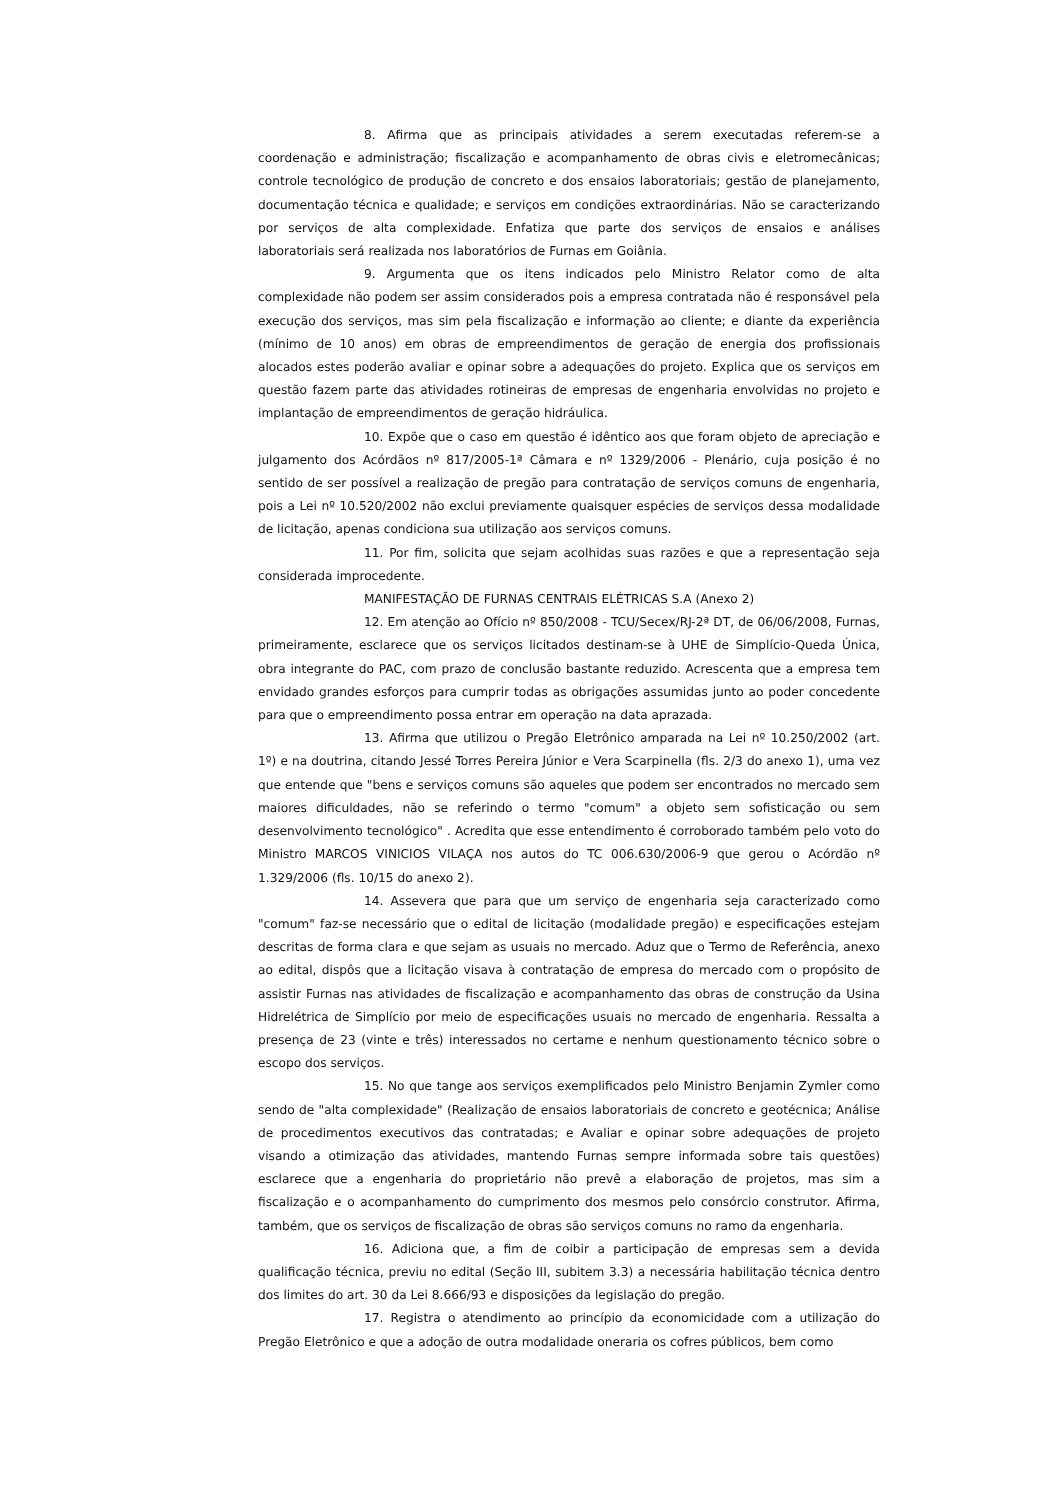8. Afirma que as principais atividades a serem executadas referem-se a coordenação e administração; fiscalização e acompanhamento de obras civis e eletromecânicas; controle tecnológico de produção de concreto e dos ensaios laboratoriais; gestão de planejamento, documentação técnica e qualidade; e serviços em condições extraordinárias. Não se caracterizando por serviços de alta complexidade. Enfatiza que parte dos serviços de ensaios e análises laboratoriais será realizada nos laboratórios de Furnas em Goiânia.
9. Argumenta que os itens indicados pelo Ministro Relator como de alta complexidade não podem ser assim considerados pois a empresa contratada não é responsável pela execução dos serviços, mas sim pela fiscalização e informação ao cliente; e diante da experiência (mínimo de 10 anos) em obras de empreendimentos de geração de energia dos profissionais alocados estes poderão avaliar e opinar sobre a adequações do projeto. Explica que os serviços em questão fazem parte das atividades rotineiras de empresas de engenharia envolvidas no projeto e implantação de empreendimentos de geração hidráulica.
10. Expõe que o caso em questão é idêntico aos que foram objeto de apreciação e julgamento dos Acórdãos nº 817/2005-1ª Câmara e nº 1329/2006 - Plenário, cuja posição é no sentido de ser possível a realização de pregão para contratação de serviços comuns de engenharia, pois a Lei nº 10.520/2002 não exclui previamente quaisquer espécies de serviços dessa modalidade de licitação, apenas condiciona sua utilização aos serviços comuns.
11. Por fim, solicita que sejam acolhidas suas razões e que a representação seja considerada improcedente.
MANIFESTAÇÃO DE FURNAS CENTRAIS ELÉTRICAS S.A (Anexo 2)
12. Em atenção ao Ofício nº 850/2008 - TCU/Secex/RJ-2ª DT, de 06/06/2008, Furnas, primeiramente, esclarece que os serviços licitados destinam-se à UHE de Simplício-Queda Única, obra integrante do PAC, com prazo de conclusão bastante reduzido. Acrescenta que a empresa tem envidado grandes esforços para cumprir todas as obrigações assumidas junto ao poder concedente para que o empreendimento possa entrar em operação na data aprazada.
13. Afirma que utilizou o Pregão Eletrônico amparada na Lei nº 10.250/2002 (art. 1º) e na doutrina, citando Jessé Torres Pereira Júnior e Vera Scarpinella (fls. 2/3 do anexo 1), uma vez que entende que "bens e serviços comuns são aqueles que podem ser encontrados no mercado sem maiores dificuldades, não se referindo o termo "comum" a objeto sem sofisticação ou sem desenvolvimento tecnológico" . Acredita que esse entendimento é corroborado também pelo voto do Ministro MARCOS VINICIOS VILAÇA nos autos do TC 006.630/2006-9 que gerou o Acórdão nº 1.329/2006 (fls. 10/15 do anexo 2).
14. Assevera que para que um serviço de engenharia seja caracterizado como "comum" faz-se necessário que o edital de licitação (modalidade pregão) e especificações estejam descritas de forma clara e que sejam as usuais no mercado. Aduz que o Termo de Referência, anexo ao edital, dispôs que a licitação visava à contratação de empresa do mercado com o propósito de assistir Furnas nas atividades de fiscalização e acompanhamento das obras de construção da Usina Hidrelétrica de Simplício por meio de especificações usuais no mercado de engenharia. Ressalta a presença de 23 (vinte e três) interessados no certame e nenhum questionamento técnico sobre o escopo dos serviços.
15. No que tange aos serviços exemplificados pelo Ministro Benjamin Zymler como sendo de "alta complexidade" (Realização de ensaios laboratoriais de concreto e geotécnica; Análise de procedimentos executivos das contratadas; e Avaliar e opinar sobre adequações de projeto visando a otimização das atividades, mantendo Furnas sempre informada sobre tais questões) esclarece que a engenharia do proprietário não prevê a elaboração de projetos, mas sim a fiscalização e o acompanhamento do cumprimento dos mesmos pelo consórcio construtor. Afirma, também, que os serviços de fiscalização de obras são serviços comuns no ramo da engenharia.
16. Adiciona que, a fim de coibir a participação de empresas sem a devida qualificação técnica, previu no edital (Seção III, subitem 3.3) a necessária habilitação técnica dentro dos limites do art. 30 da Lei 8.666/93 e disposições da legislação do pregão.
17. Registra o atendimento ao princípio da economicidade com a utilização do Pregão Eletrônico e que a adoção de outra modalidade oneraria os cofres públicos, bem como